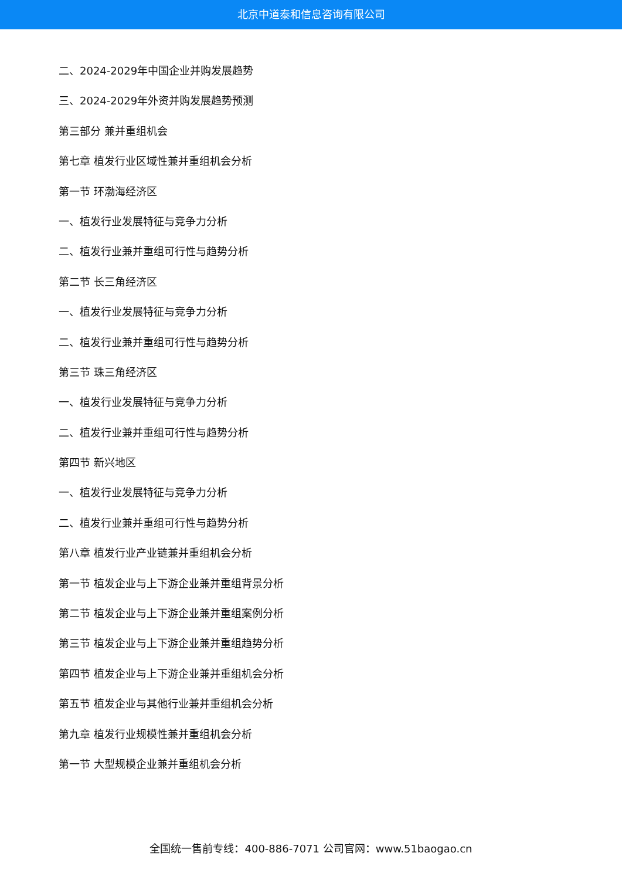北京中道泰和信息咨询有限公司
二、2024-2029年中国企业并购发展趋势
三、2024-2029年外资并购发展趋势预测
第三部分 兼并重组机会
第七章 植发行业区域性兼并重组机会分析
第一节 环渤海经济区
一、植发行业发展特征与竞争力分析
二、植发行业兼并重组可行性与趋势分析
第二节 长三角经济区
一、植发行业发展特征与竞争力分析
二、植发行业兼并重组可行性与趋势分析
第三节 珠三角经济区
一、植发行业发展特征与竞争力分析
二、植发行业兼并重组可行性与趋势分析
第四节 新兴地区
一、植发行业发展特征与竞争力分析
二、植发行业兼并重组可行性与趋势分析
第八章 植发行业产业链兼并重组机会分析
第一节 植发企业与上下游企业兼并重组背景分析
第二节 植发企业与上下游企业兼并重组案例分析
第三节 植发企业与上下游企业兼并重组趋势分析
第四节 植发企业与上下游企业兼并重组机会分析
第五节 植发企业与其他行业兼并重组机会分析
第九章 植发行业规模性兼并重组机会分析
第一节 大型规模企业兼并重组机会分析
全国统一售前专线：400-886-7071 公司官网：www.51baogao.cn